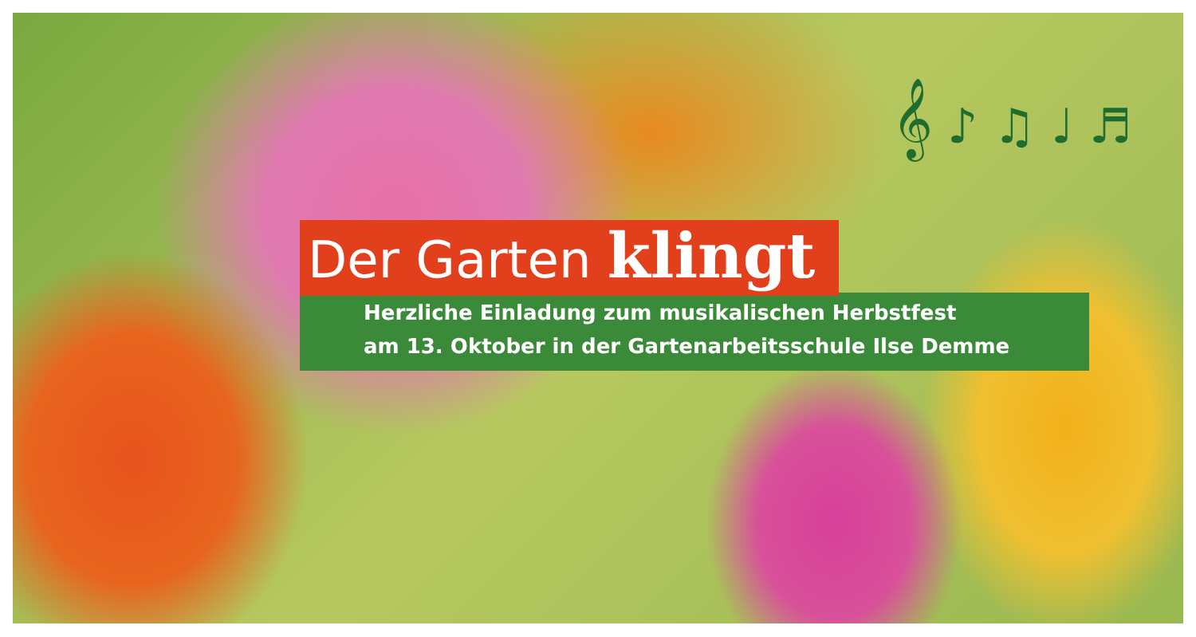𝄞 ♪ ♫ ♩ ♬
Der Garten klingt
Herzliche Einladung zum musikalischen Herbstfest
am 13. Oktober in der Gartenarbeitsschule Ilse Demme